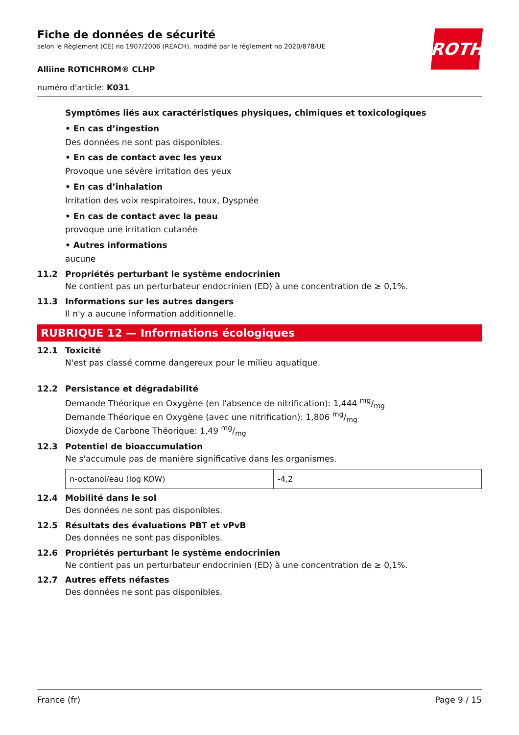ROTH
Fiche de données de sécurité
selon le Règlement (CE) no 1907/2006 (REACH), modifié par le règlement no 2020/878/UE
Alliine ROTICHROM® CLHP
numéro d'article: K031
Symptômes liés aux caractéristiques physiques, chimiques et toxicologiques
• En cas d’ingestion
Des données ne sont pas disponibles.
• En cas de contact avec les yeux
Provoque une sévère irritation des yeux
• En cas d’inhalation
Irritation des voix respiratoires, toux, Dyspnée
• En cas de contact avec la peau
provoque une irritation cutanée
• Autres informations
aucune
11.2 Propriétés perturbant le système endocrinien
Ne contient pas un perturbateur endocrinien (ED) à une concentration de ≥ 0,1%.
11.3 Informations sur les autres dangers
Il n'y a aucune information additionnelle.
RUBRIQUE 12 — Informations écologiques
12.1 Toxicité
N'est pas classé comme dangereux pour le milieu aquatique.
12.2 Persistance et dégradabilité
Demande Théorique en Oxygène (en l'absence de nitrification): 1,444 mg/mg
Demande Théorique en Oxygène (avec une nitrification): 1,806 mg/mg
Dioxyde de Carbone Théorique: 1,49 mg/mg
12.3 Potentiel de bioaccumulation
Ne s'accumule pas de manière significative dans les organismes.
| n-octanol/eau (log KOW) | -4,2 |
12.4 Mobilité dans le sol
Des données ne sont pas disponibles.
12.5 Résultats des évaluations PBT et vPvB
Des données ne sont pas disponibles.
12.6 Propriétés perturbant le système endocrinien
Ne contient pas un perturbateur endocrinien (ED) à une concentration de ≥ 0,1%.
12.7 Autres effets néfastes
Des données ne sont pas disponibles.
France (fr) Page 9 / 15